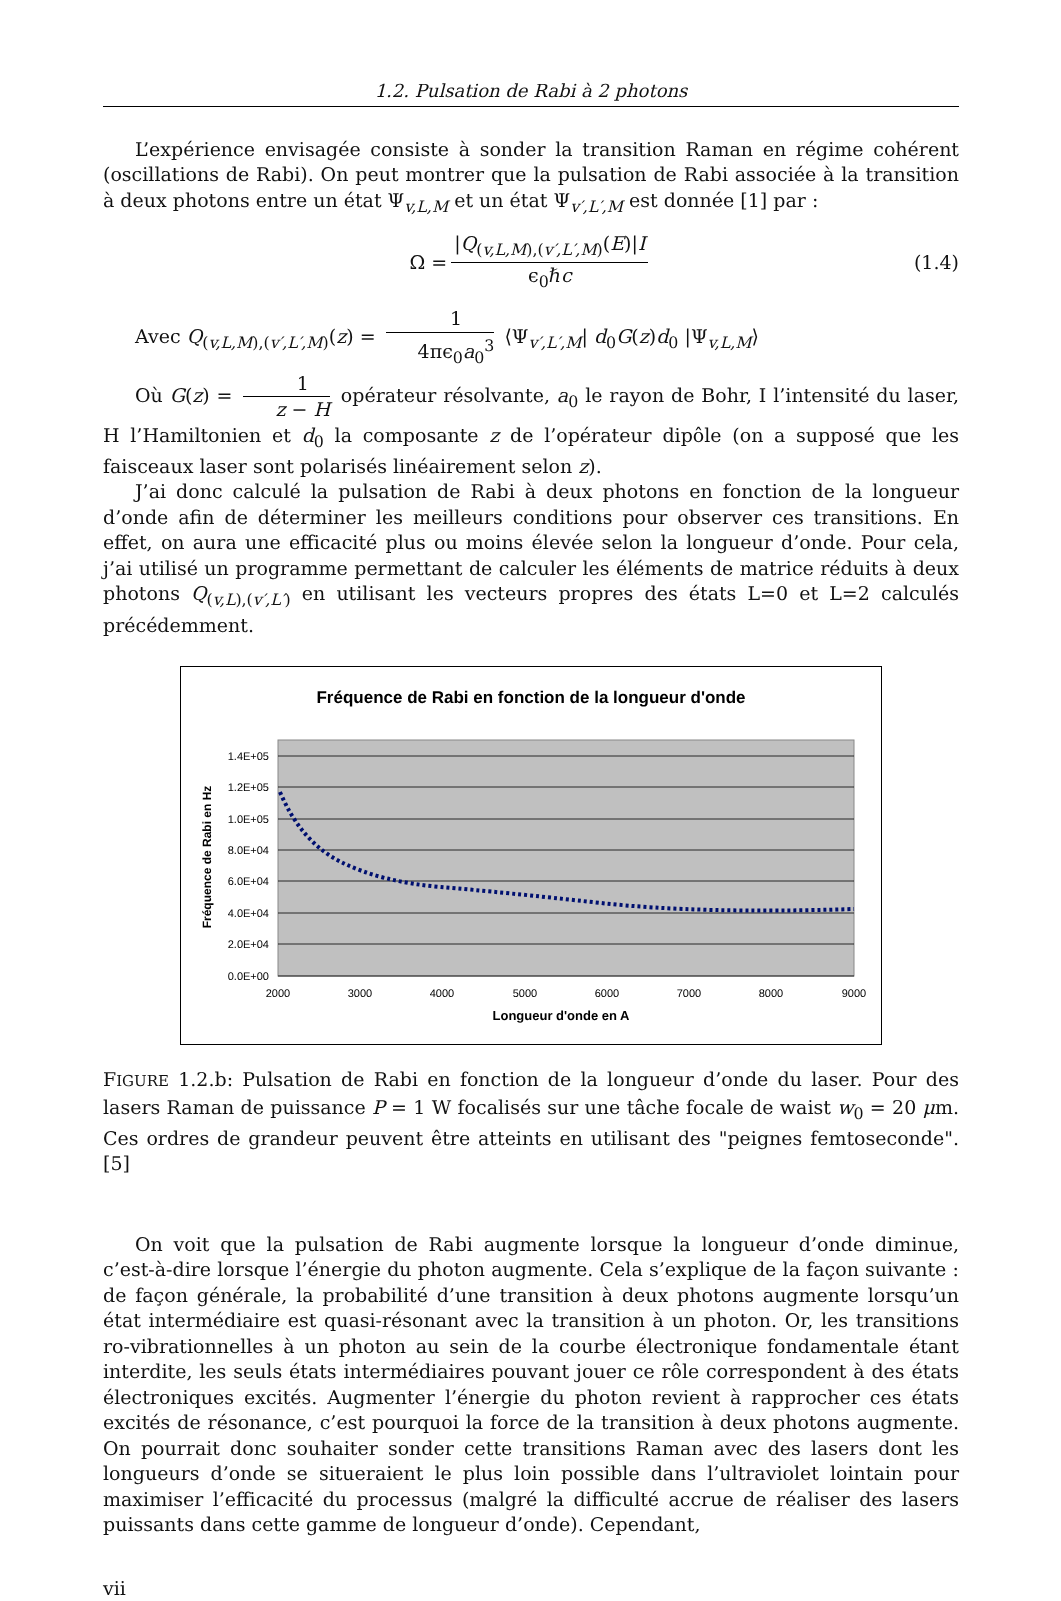1.2. Pulsation de Rabi à 2 photons
L’expérience envisagée consiste à sonder la transition Raman en régime cohérent (oscillations de Rabi). On peut montrer que la pulsation de Rabi associée à la transition à deux photons entre un état Ψ<sub>v,L,M</sub> et un état Ψ<sub>v′,L′,M</sub> est donnée [1] par :
Ω = |Q<sub>(v,L,M),(v′,L′,M)</sub>(E)|I ϵ<sub>0</sub>ℏc (1.4)
Avec Q<sub>(v,L,M),(v′,L′,M)</sub>(z) = 1 4πϵ<sub>0</sub>a<sub>0</sub><sup>3</sup> ⟨Ψ<sub>v′,L′,M</sub>| d<sub>0</sub>G(z)d<sub>0</sub> |Ψ<sub>v,L,M</sub>⟩
Où G(z) = 1 z − H opérateur résolvante, a<sub>0</sub> le rayon de Bohr, I l’intensité du laser, H l’Hamiltonien et d<sub>0</sub> la composante z de l’opérateur dipôle (on a supposé que les faisceaux laser sont polarisés linéairement selon z).
J’ai donc calculé la pulsation de Rabi à deux photons en fonction de la longueur d’onde afin de déterminer les meilleurs conditions pour observer ces transitions. En effet, on aura une efficacité plus ou moins élevée selon la longueur d’onde. Pour cela, j’ai utilisé un programme permettant de calculer les éléments de matrice réduits à deux photons Q<sub>(v,L),(v′,L′)</sub> en utilisant les vecteurs propres des états L=0 et L=2 calculés précédemment.
Fréquence de Rabi en fonction de la longueur d'onde
1.4E+05
1.2E+05
1.0E+05
8.0E+04
6.0E+04
4.0E+04
2.0E+04
0.0E+00
2000
3000
4000
5000
6000
7000
8000
9000
Longueur d'onde en A
Fréquence de Rabi en Hz
FIGURE 1.2.b: Pulsation de Rabi en fonction de la longueur d’onde du laser. Pour des lasers Raman de puissance P = 1 W focalisés sur une tâche focale de waist w<sub>0</sub> = 20 μm. Ces ordres de grandeur peuvent être atteints en utilisant des "peignes femtoseconde".[5]
On voit que la pulsation de Rabi augmente lorsque la longueur d’onde diminue, c’est-à-dire lorsque l’énergie du photon augmente. Cela s’explique de la façon suivante : de façon générale, la probabilité d’une transition à deux photons augmente lorsqu’un état intermédiaire est quasi-résonant avec la transition à un photon. Or, les transitions ro-vibrationnelles à un photon au sein de la courbe électronique fondamentale étant interdite, les seuls états intermédiaires pouvant jouer ce rôle correspondent à des états électroniques excités. Augmenter l’énergie du photon revient à rapprocher ces états excités de résonance, c’est pourquoi la force de la transition à deux photons augmente. On pourrait donc souhaiter sonder cette transitions Raman avec des lasers dont les longueurs d’onde se situeraient le plus loin possible dans l’ultraviolet lointain pour maximiser l’efficacité du processus (malgré la difficulté accrue de réaliser des lasers puissants dans cette gamme de longueur d’onde). Cependant,
vii